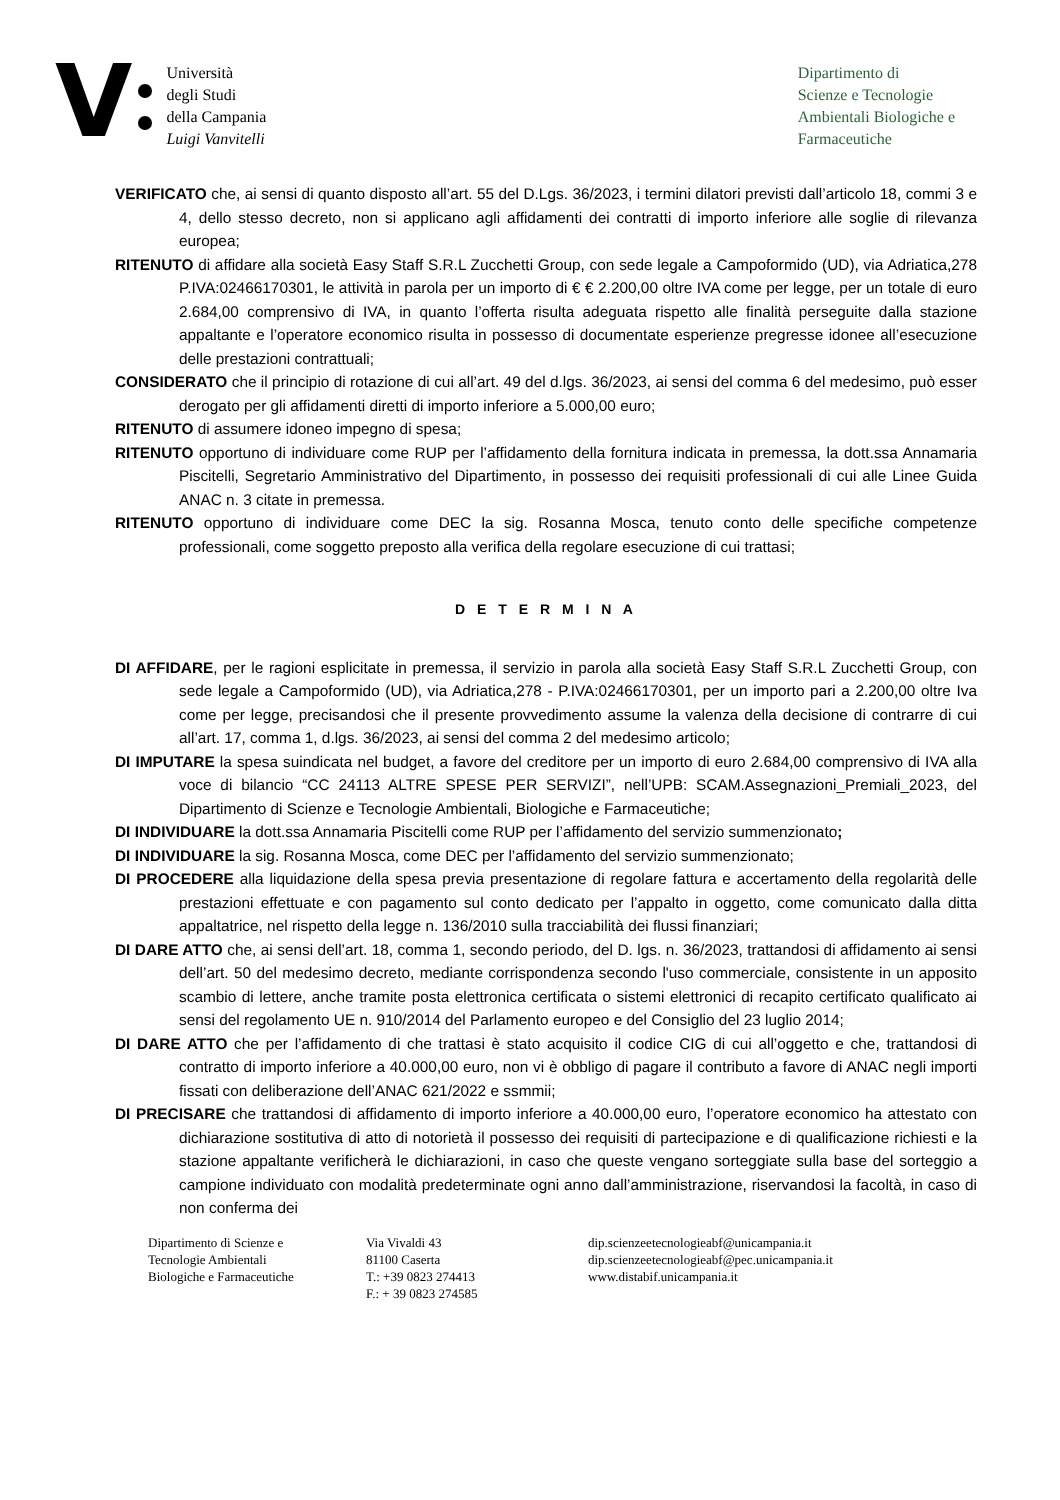V
Università
degli Studi
della Campania
Luigi Vanvitelli
Dipartimento di
Scienze e Tecnologie
Ambientali Biologiche e
Farmaceutiche
VERIFICATO che, ai sensi di quanto disposto all’art. 55 del D.Lgs. 36/2023, i termini dilatori previsti dall’articolo 18, commi 3 e 4, dello stesso decreto, non si applicano agli affidamenti dei contratti di importo inferiore alle soglie di rilevanza europea;
RITENUTO di affidare alla società Easy Staff S.R.L Zucchetti Group, con sede legale a Campoformido (UD), via Adriatica,278 P.IVA:02466170301, le attività in parola per un importo di € € 2.200,00 oltre IVA come per legge, per un totale di euro 2.684,00 comprensivo di IVA, in quanto l’offerta risulta adeguata rispetto alle finalità perseguite dalla stazione appaltante e l’operatore economico risulta in possesso di documentate esperienze pregresse idonee all’esecuzione delle prestazioni contrattuali;
CONSIDERATO che il principio di rotazione di cui all’art. 49 del d.lgs. 36/2023, ai sensi del comma 6 del medesimo, può esser derogato per gli affidamenti diretti di importo inferiore a 5.000,00 euro;
RITENUTO di assumere idoneo impegno di spesa;
RITENUTO opportuno di individuare come RUP per l’affidamento della fornitura indicata in premessa, la dott.ssa Annamaria Piscitelli, Segretario Amministrativo del Dipartimento, in possesso dei requisiti professionali di cui alle Linee Guida ANAC n. 3 citate in premessa.
RITENUTO opportuno di individuare come DEC la sig. Rosanna Mosca, tenuto conto delle specifiche competenze professionali, come soggetto preposto alla verifica della regolare esecuzione di cui trattasi;
D E T E R M I N A
DI AFFIDARE, per le ragioni esplicitate in premessa, il servizio in parola alla società Easy Staff S.R.L Zucchetti Group, con sede legale a Campoformido (UD), via Adriatica,278 - P.IVA:02466170301, per un importo pari a 2.200,00 oltre Iva come per legge, precisandosi che il presente provvedimento assume la valenza della decisione di contrarre di cui all’art. 17, comma 1, d.lgs. 36/2023, ai sensi del comma 2 del medesimo articolo;
DI IMPUTARE la spesa suindicata nel budget, a favore del creditore per un importo di euro 2.684,00 comprensivo di IVA alla voce di bilancio “CC 24113 ALTRE SPESE PER SERVIZI”, nell’UPB: SCAM.Assegnazioni_Premiali_2023, del Dipartimento di Scienze e Tecnologie Ambientali, Biologiche e Farmaceutiche;
DI INDIVIDUARE la dott.ssa Annamaria Piscitelli come RUP per l’affidamento del servizio summenzionato;
DI INDIVIDUARE la sig. Rosanna Mosca, come DEC per l’affidamento del servizio summenzionato;
DI PROCEDERE alla liquidazione della spesa previa presentazione di regolare fattura e accertamento della regolarità delle prestazioni effettuate e con pagamento sul conto dedicato per l’appalto in oggetto, come comunicato dalla ditta appaltatrice, nel rispetto della legge n. 136/2010 sulla tracciabilità dei flussi finanziari;
DI DARE ATTO che, ai sensi dell’art. 18, comma 1, secondo periodo, del D. lgs. n. 36/2023, trattandosi di affidamento ai sensi dell’art. 50 del medesimo decreto, mediante corrispondenza secondo l'uso commerciale, consistente in un apposito scambio di lettere, anche tramite posta elettronica certificata o sistemi elettronici di recapito certificato qualificato ai sensi del regolamento UE n. 910/2014 del Parlamento europeo e del Consiglio del 23 luglio 2014;
DI DARE ATTO che per l’affidamento di che trattasi è stato acquisito il codice CIG di cui all’oggetto e che, trattandosi di contratto di importo inferiore a 40.000,00 euro, non vi è obbligo di pagare il contributo a favore di ANAC negli importi fissati con deliberazione dell’ANAC 621/2022 e ssmmii;
DI PRECISARE che trattandosi di affidamento di importo inferiore a 40.000,00 euro, l’operatore economico ha attestato con dichiarazione sostitutiva di atto di notorietà il possesso dei requisiti di partecipazione e di qualificazione richiesti e la stazione appaltante verificherà le dichiarazioni, in caso che queste vengano sorteggiate sulla base del sorteggio a campione individuato con modalità predeterminate ogni anno dall’amministrazione, riservandosi la facoltà, in caso di non conferma dei
Dipartimento di Scienze e
Tecnologie Ambientali
Biologiche e Farmaceutiche
Via Vivaldi 43
81100 Caserta
T.: +39 0823 274413
F.: + 39 0823 274585
dip.scienzeetecnologieabf@unicampania.it
dip.scienzeetecnologieabf@pec.unicampania.it
www.distabif.unicampania.it